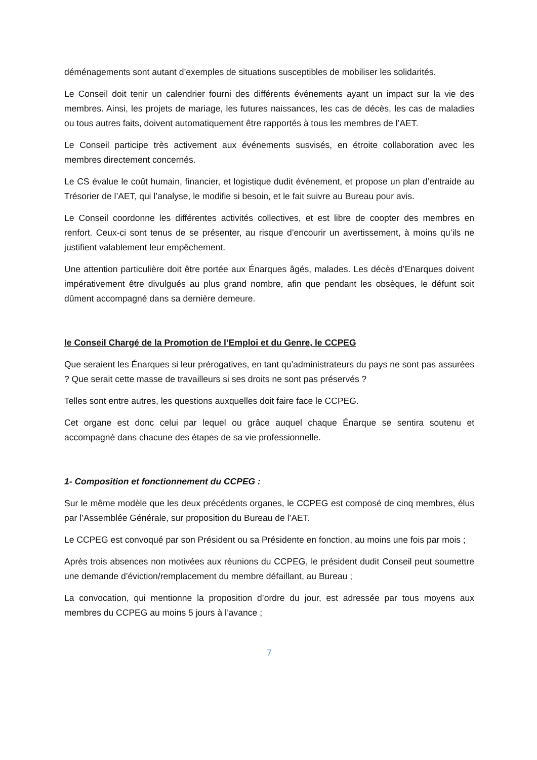déménagements sont autant d’exemples de situations susceptibles de mobiliser les solidarités.
Le Conseil doit tenir un calendrier fourni des différents événements ayant un impact sur la vie des membres. Ainsi, les projets de mariage, les futures naissances, les cas de décès, les cas de maladies ou tous autres faits, doivent automatiquement être rapportés à tous les membres de l’AET.
Le Conseil participe très activement aux événements susvisés, en étroite collaboration avec les membres directement concernés.
Le CS évalue le coût humain, financier, et logistique dudit événement, et propose un plan d’entraide au Trésorier de l’AET, qui l’analyse, le modifie si besoin, et le fait suivre au Bureau pour avis.
Le Conseil coordonne les différentes activités collectives, et est libre de coopter des membres en renfort. Ceux-ci sont tenus de se présenter, au risque d’encourir un avertissement, à moins qu’ils ne justifient valablement leur empêchement.
Une attention particulière doit être portée aux Énarques âgés, malades. Les décès d’Enarques doivent impérativement être divulgués au plus grand nombre, afin que pendant les obsèques, le défunt soit dûment accompagné dans sa dernière demeure.
le Conseil Chargé de la Promotion de l’Emploi et du Genre, le CCPEG
Que seraient les Énarques si leur prérogatives, en tant qu’administrateurs du pays ne sont pas assurées ? Que serait cette masse de travailleurs si ses droits ne sont pas préservés ?
Telles sont entre autres, les questions auxquelles doit faire face le CCPEG.
Cet organe est donc celui par lequel ou grâce auquel chaque Énarque se sentira soutenu et accompagné dans chacune des étapes de sa vie professionnelle.
1- Composition et fonctionnement du CCPEG :
Sur le même modèle que les deux précédents organes, le CCPEG est composé de cinq membres, élus par l’Assemblée Générale, sur proposition du Bureau de l’AET.
Le CCPEG est convoqué par son Président ou sa Présidente en fonction, au moins une fois par mois ;
Après trois absences non motivées aux réunions du CCPEG, le président dudit Conseil peut soumettre une demande d’éviction/remplacement du membre défaillant, au Bureau ;
La convocation, qui mentionne la proposition d’ordre du jour, est adressée par tous moyens aux membres du CCPEG au moins 5 jours à l’avance ;
7